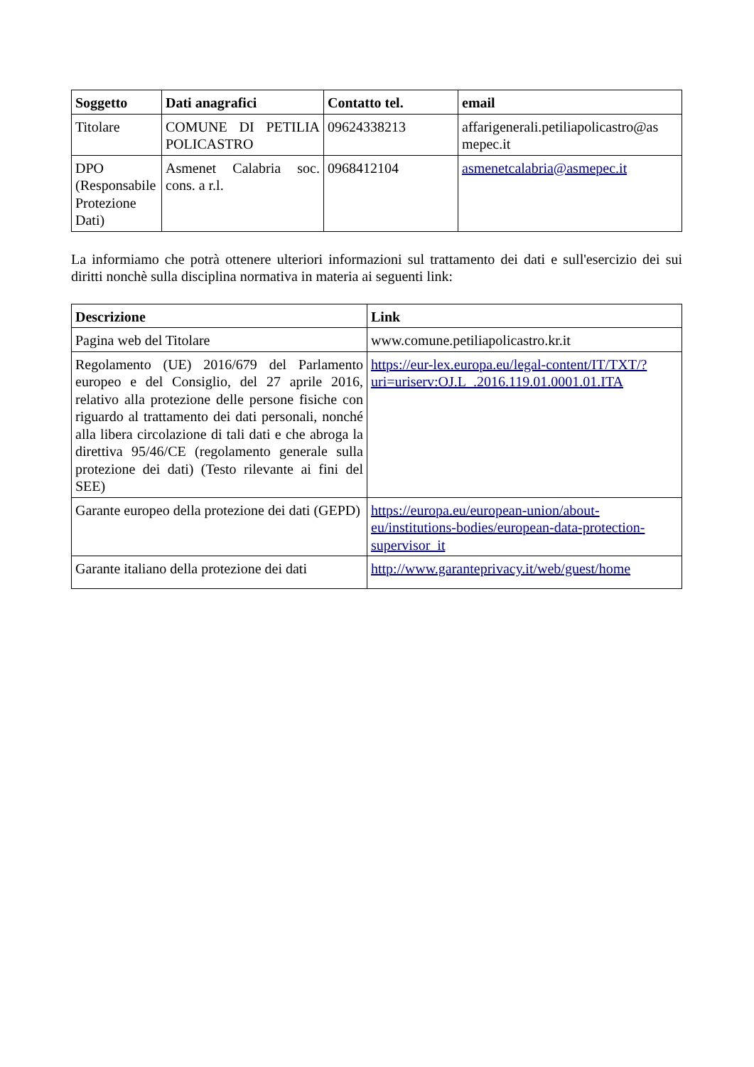| Soggetto | Dati anagrafici | Contatto tel. | email |
| --- | --- | --- | --- |
| Titolare | COMUNE DI PETILIA POLICASTRO | 09624338213 | affarigenerali.petiliapolicastro@as mepec.it |
| DPO (Responsabile Protezione Dati) | Asmenet Calabria soc. cons. a r.l. | 0968412104 | asmenetcalabria@asmepec.it |
La informiamo che potrà ottenere ulteriori informazioni sul trattamento dei dati e sull'esercizio dei sui diritti nonchè sulla disciplina normativa in materia ai seguenti link:
| Descrizione | Link |
| --- | --- |
| Pagina web del Titolare | www.comune.petiliapolicastro.kr.it |
| Regolamento (UE) 2016/679 del Parlamento europeo e del Consiglio, del 27 aprile 2016, relativo alla protezione delle persone fisiche con riguardo al trattamento dei dati personali, nonché alla libera circolazione di tali dati e che abroga la direttiva 95/46/CE (regolamento generale sulla protezione dei dati) (Testo rilevante ai fini del SEE) | https://eur-lex.europa.eu/legal-content/IT/TXT/?uri=uriserv:OJ.L_.2016.119.01.0001.01.ITA |
| Garante europeo della protezione dei dati (GEPD) | https://europa.eu/european-union/about-eu/institutions-bodies/european-data-protection-supervisor_it |
| Garante italiano della protezione dei dati | http://www.garanteprivacy.it/web/guest/home |